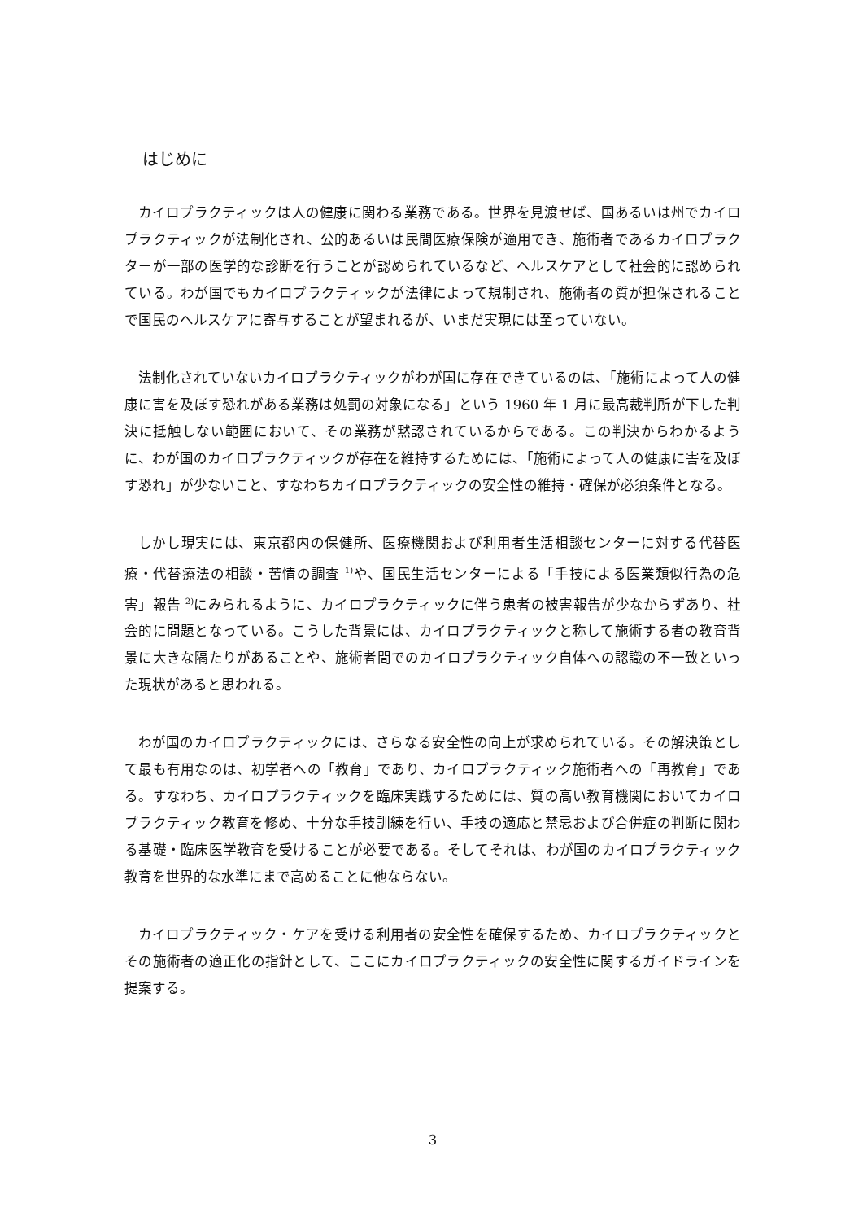はじめに
カイロプラクティックは人の健康に関わる業務である。世界を見渡せば、国あるいは州でカイロプラクティックが法制化され、公的あるいは民間医療保険が適用でき、施術者であるカイロプラクターが一部の医学的な診断を行うことが認められているなど、ヘルスケアとして社会的に認められている。わが国でもカイロプラクティックが法律によって規制され、施術者の質が担保されることで国民のヘルスケアに寄与することが望まれるが、いまだ実現には至っていない。
法制化されていないカイロプラクティックがわが国に存在できているのは、「施術によって人の健康に害を及ぼす恐れがある業務は処罰の対象になる」という 1960 年 1 月に最高裁判所が下した判決に抵触しない範囲において、その業務が黙認されているからである。この判決からわかるように、わが国のカイロプラクティックが存在を維持するためには、「施術によって人の健康に害を及ぼす恐れ」が少ないこと、すなわちカイロプラクティックの安全性の維持・確保が必須条件となる。
しかし現実には、東京都内の保健所、医療機関および利用者生活相談センターに対する代替医療・代替療法の相談・苦情の調査 <sup>1)</sup>や、国民生活センターによる「手技による医業類似行為の危害」報告 <sup>2)</sup>にみられるように、カイロプラクティックに伴う患者の被害報告が少なからずあり、社会的に問題となっている。こうした背景には、カイロプラクティックと称して施術する者の教育背景に大きな隔たりがあることや、施術者間でのカイロプラクティック自体への認識の不一致といった現状があると思われる。
わが国のカイロプラクティックには、さらなる安全性の向上が求められている。その解決策として最も有用なのは、初学者への「教育」であり、カイロプラクティック施術者への「再教育」である。すなわち、カイロプラクティックを臨床実践するためには、質の高い教育機関においてカイロプラクティック教育を修め、十分な手技訓練を行い、手技の適応と禁忌および合併症の判断に関わる基礎・臨床医学教育を受けることが必要である。そしてそれは、わが国のカイロプラクティック教育を世界的な水準にまで高めることに他ならない。
カイロプラクティック・ケアを受ける利用者の安全性を確保するため、カイロプラクティックとその施術者の適正化の指針として、ここにカイロプラクティックの安全性に関するガイドラインを提案する。
3